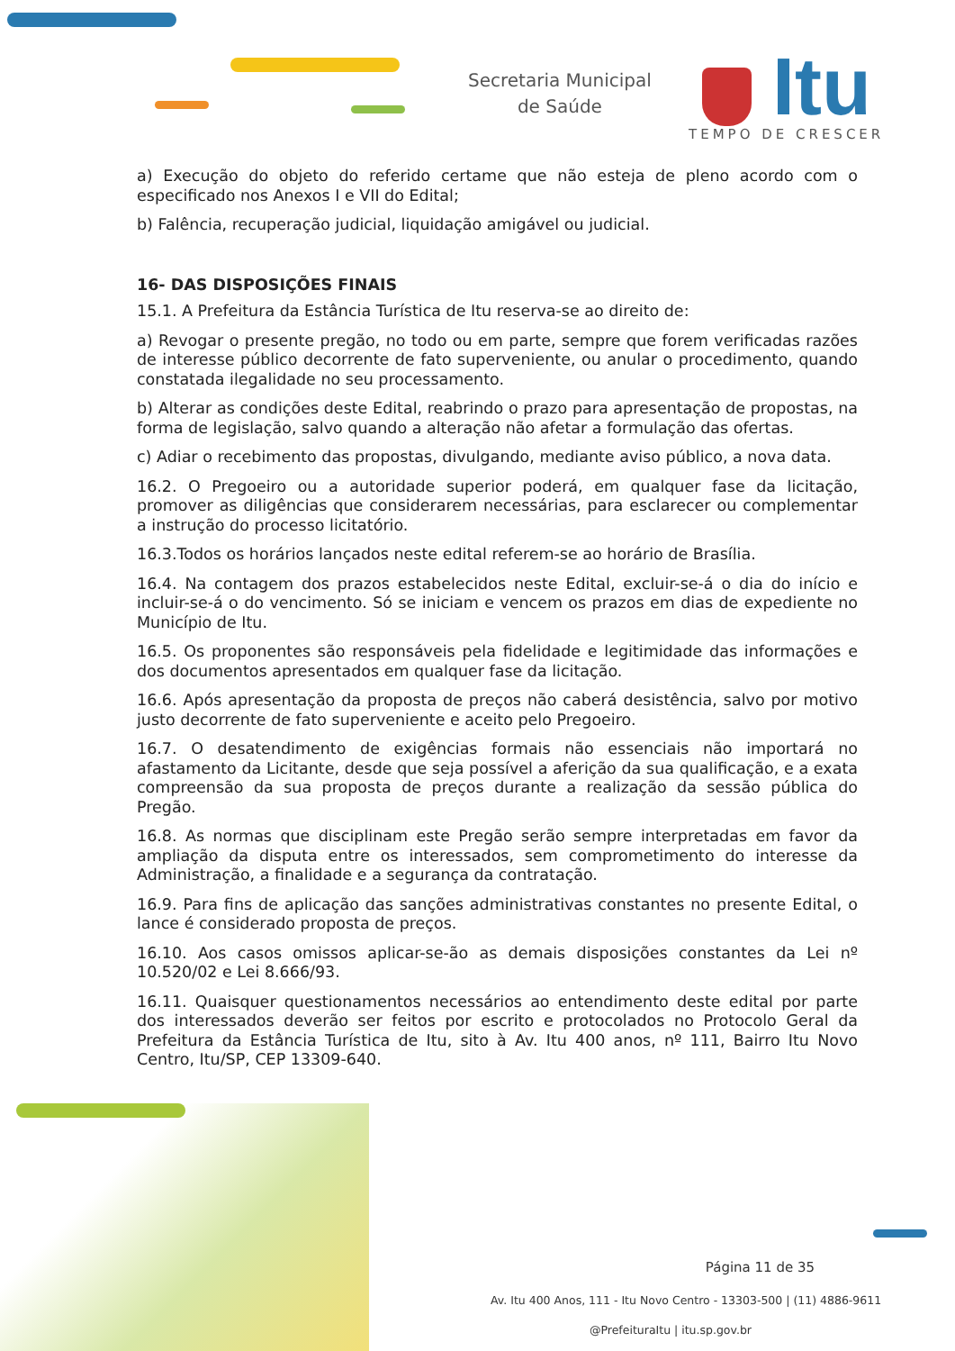Secretaria Municipal
de Saúde
Itu
TEMPO DE CRESCER
a) Execução do objeto do referido certame que não esteja de pleno acordo com o especificado nos Anexos I e VII do Edital;
b) Falência, recuperação judicial, liquidação amigável ou judicial.
16- DAS DISPOSIÇÕES FINAIS
15.1. A Prefeitura da Estância Turística de Itu reserva-se ao direito de:
a) Revogar o presente pregão, no todo ou em parte, sempre que forem verificadas razões de interesse público decorrente de fato superveniente, ou anular o procedimento, quando constatada ilegalidade no seu processamento.
b) Alterar as condições deste Edital, reabrindo o prazo para apresentação de propostas, na forma de legislação, salvo quando a alteração não afetar a formulação das ofertas.
c) Adiar o recebimento das propostas, divulgando, mediante aviso público, a nova data.
16.2. O Pregoeiro ou a autoridade superior poderá, em qualquer fase da licitação, promover as diligências que considerarem necessárias, para esclarecer ou complementar a instrução do processo licitatório.
16.3.Todos os horários lançados neste edital referem-se ao horário de Brasília.
16.4. Na contagem dos prazos estabelecidos neste Edital, excluir-se-á o dia do início e incluir-se-á o do vencimento. Só se iniciam e vencem os prazos em dias de expediente no Município de Itu.
16.5. Os proponentes são responsáveis pela fidelidade e legitimidade das informações e dos documentos apresentados em qualquer fase da licitação.
16.6. Após apresentação da proposta de preços não caberá desistência, salvo por motivo justo decorrente de fato superveniente e aceito pelo Pregoeiro.
16.7. O desatendimento de exigências formais não essenciais não importará no afastamento da Licitante, desde que seja possível a aferição da sua qualificação, e a exata compreensão da sua proposta de preços durante a realização da sessão pública do Pregão.
16.8. As normas que disciplinam este Pregão serão sempre interpretadas em favor da ampliação da disputa entre os interessados, sem comprometimento do interesse da Administração, a finalidade e a segurança da contratação.
16.9. Para fins de aplicação das sanções administrativas constantes no presente Edital, o lance é considerado proposta de preços.
16.10. Aos casos omissos aplicar-se-ão as demais disposições constantes da Lei nº 10.520/02 e Lei 8.666/93.
16.11. Quaisquer questionamentos necessários ao entendimento deste edital por parte dos interessados deverão ser feitos por escrito e protocolados no Protocolo Geral da Prefeitura da Estância Turística de Itu, sito à Av. Itu 400 anos, nº 111, Bairro Itu Novo Centro, Itu/SP, CEP 13309-640.
Página 11 de 35
Av. Itu 400 Anos, 111 - Itu Novo Centro - 13303-500 | (11) 4886-9611
@PrefeituraItu | itu.sp.gov.br